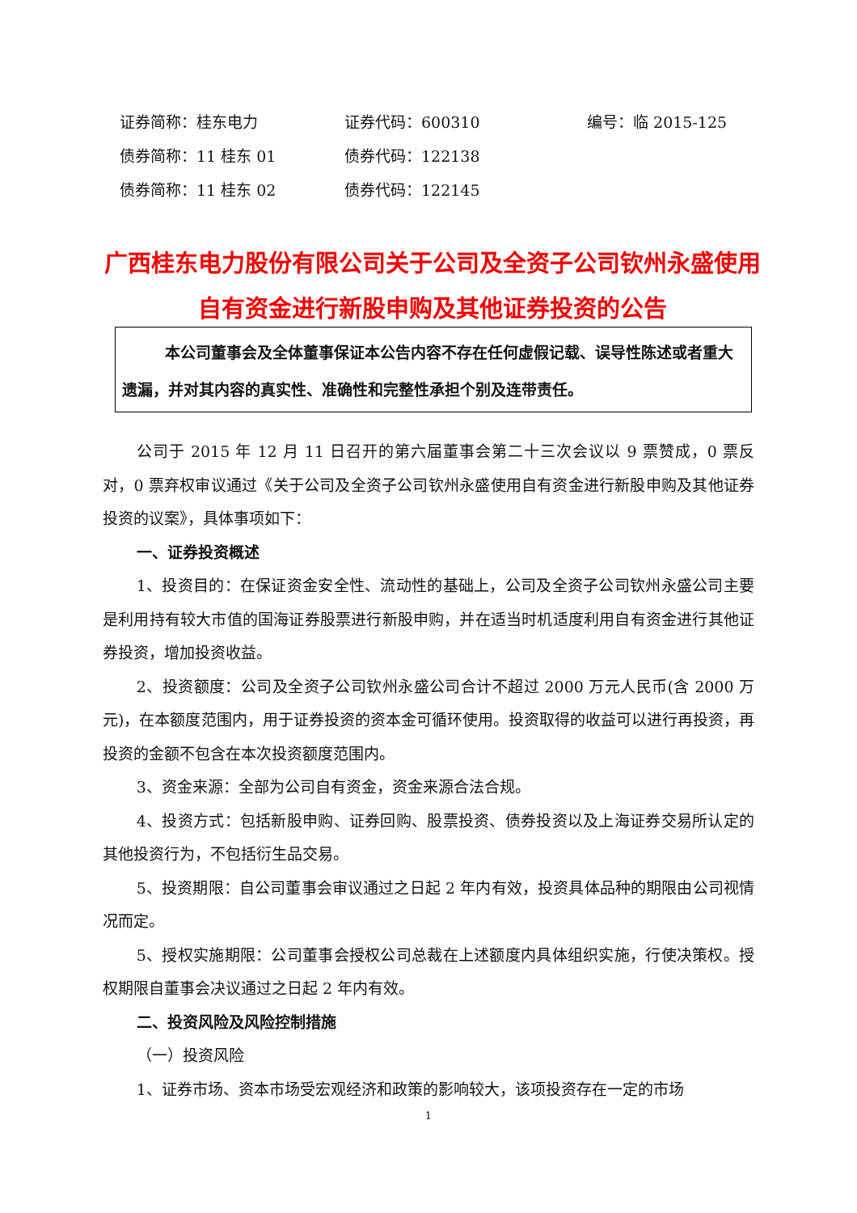证券简称：桂东电力 证券代码：600310 编号：临 2015-125
债券简称：11 桂东 01 债券代码：122138
债券简称：11 桂东 02 债券代码：122145
广西桂东电力股份有限公司关于公司及全资子公司钦州永盛使用自有资金进行新股申购及其他证券投资的公告
本公司董事会及全体董事保证本公告内容不存在任何虚假记载、误导性陈述或者重大遗漏，并对其内容的真实性、准确性和完整性承担个别及连带责任。
公司于 2015 年 12 月 11 日召开的第六届董事会第二十三次会议以 9 票赞成，0 票反对，0 票弃权审议通过《关于公司及全资子公司钦州永盛使用自有资金进行新股申购及其他证券投资的议案》，具体事项如下：
一、证券投资概述
1、投资目的：在保证资金安全性、流动性的基础上，公司及全资子公司钦州永盛公司主要是利用持有较大市值的国海证券股票进行新股申购，并在适当时机适度利用自有资金进行其他证券投资，增加投资收益。
2、投资额度：公司及全资子公司钦州永盛公司合计不超过 2000 万元人民币(含 2000 万元)，在本额度范围内，用于证券投资的资本金可循环使用。投资取得的收益可以进行再投资，再投资的金额不包含在本次投资额度范围内。
3、资金来源：全部为公司自有资金，资金来源合法合规。
4、投资方式：包括新股申购、证券回购、股票投资、债券投资以及上海证券交易所认定的其他投资行为，不包括衍生品交易。
5、投资期限：自公司董事会审议通过之日起 2 年内有效，投资具体品种的期限由公司视情况而定。
5、授权实施期限：公司董事会授权公司总裁在上述额度内具体组织实施，行使决策权。授权期限自董事会决议通过之日起 2 年内有效。
二、投资风险及风险控制措施
（一）投资风险
1、证券市场、资本市场受宏观经济和政策的影响较大，该项投资存在一定的市场
1